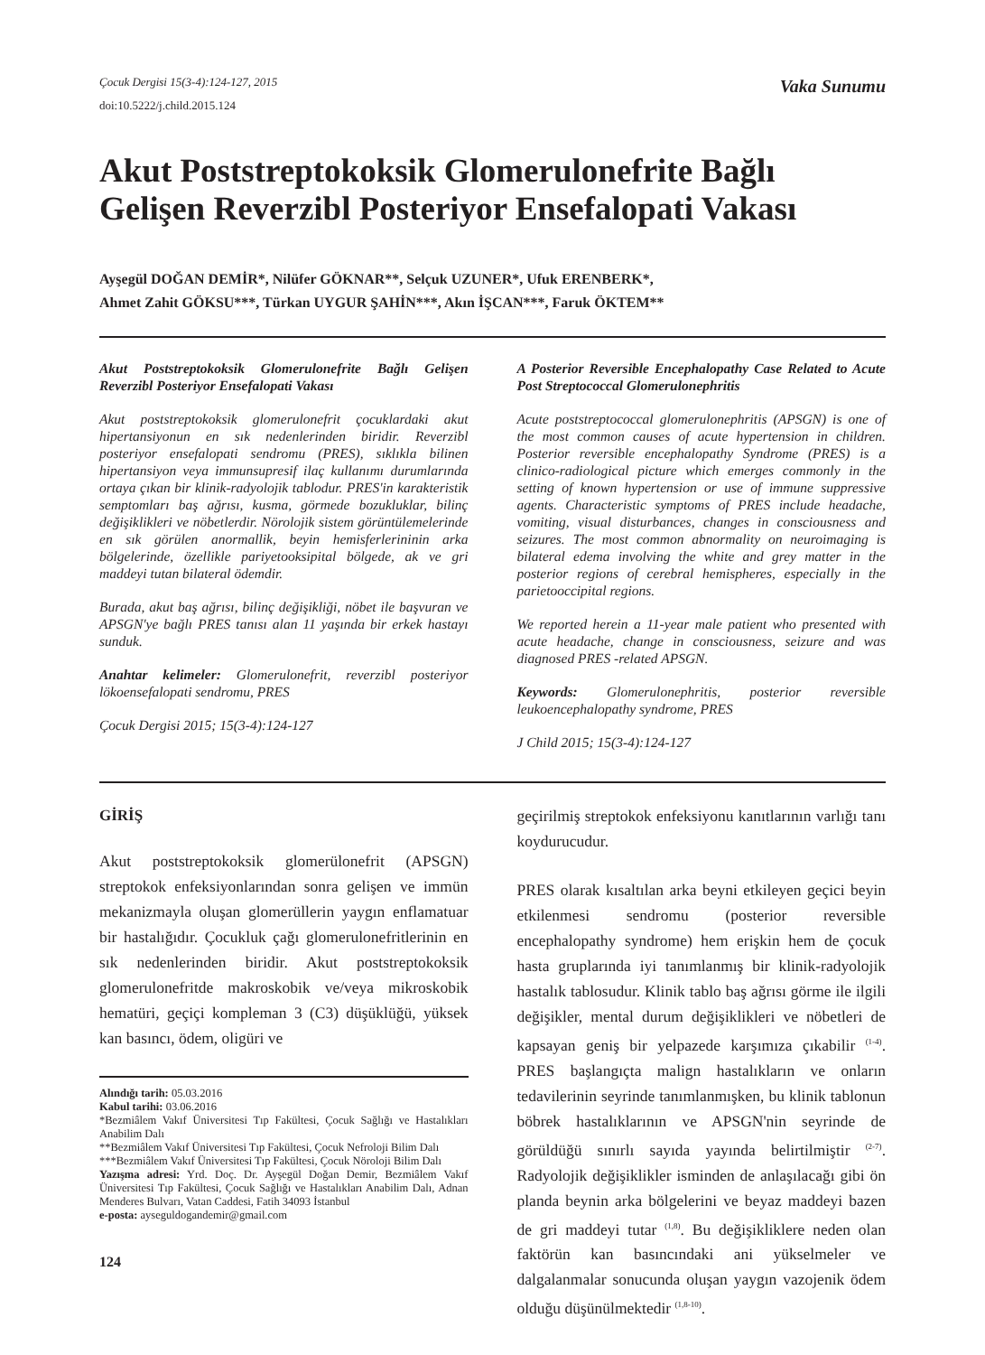Çocuk Dergisi 15(3-4):124-127, 2015
doi:10.5222/j.child.2015.124
Vaka Sunumu
Akut Poststreptokoksik Glomerulonefrite Bağlı Gelişen Reverzibl Posteriyor Ensefalopati Vakası
Ayşegül DOĞAN DEMİR*, Nilüfer GÖKNAR**, Selçuk UZUNER*, Ufuk ERENBERK*,
Ahmet Zahit GÖKSU***, Türkan UYGUR ŞAHİN***, Akın İŞCAN***, Faruk ÖKTEM**
Akut Poststreptokoksik Glomerulonefrite Bağlı Gelişen Reverzibl Posteriyor Ensefalopati Vakası
Akut poststreptokoksik glomerulonefrit çocuklardaki akut hipertansiyonun en sık nedenlerinden biridir. Reverzibl posteriyor ensefalopati sendromu (PRES), sıklıkla bilinen hipertansiyon veya immunsupresif ilaç kullanımı durumlarında ortaya çıkan bir klinik-radyolojik tablodur. PRES'in karakteristik semptomları baş ağrısı, kusma, görmede bozukluklar, bilinç değişiklikleri ve nöbetlerdir. Nörolojik sistem görüntülemelerinde en sık görülen anormallik, beyin hemisferlerininin arka bölgelerinde, özellikle pariyetooksipital bölgede, ak ve gri maddeyi tutan bilateral ödemdir.
Burada, akut baş ağrısı, bilinç değişikliği, nöbet ile başvuran ve APSGN'ye bağlı PRES tanısı alan 11 yaşında bir erkek hastayı sunduk.
Anahtar kelimeler: Glomerulonefrit, reverzibl posteriyor lökoensefalopati sendromu, PRES
Çocuk Dergisi 2015; 15(3-4):124-127
A Posterior Reversible Encephalopathy Case Related to Acute Post Streptococcal Glomerulonephritis
Acute poststreptococcal glomerulonephritis (APSGN) is one of the most common causes of acute hypertension in children. Posterior reversible encephalopathy Syndrome (PRES) is a clinico-radiological picture which emerges commonly in the setting of known hypertension or use of immune suppressive agents. Characteristic symptoms of PRES include headache, vomiting, visual disturbances, changes in consciousness and seizures. The most common abnormality on neuroimaging is bilateral edema involving the white and grey matter in the posterior regions of cerebral hemispheres, especially in the parietooccipital regions.
We reported herein a 11-year male patient who presented with acute headache, change in consciousness, seizure and was diagnosed PRES -related APSGN.
Keywords: Glomerulonephritis, posterior reversible leukoencephalopathy syndrome, PRES
J Child 2015; 15(3-4):124-127
GİRİŞ
Akut poststreptokoksik glomerülonefrit (APSGN) streptokok enfeksiyonlarından sonra gelişen ve immün mekanizmayla oluşan glomerüllerin yaygın enflamatuar bir hastalığıdır. Çocukluk çağı glomerulonefritlerinin en sık nedenlerinden biridir. Akut poststreptokoksik glomerulonefritde makroskobik ve/veya mikroskobik hematüri, geçiçi kompleman 3 (C3) düşüklüğü, yüksek kan basıncı, ödem, oligüri ve
Alındığı tarih: 05.03.2016
Kabul tarihi: 03.06.2016
*Bezmiâlem Vakıf Üniversitesi Tıp Fakültesi, Çocuk Sağlığı ve Hastalıkları Anabilim Dalı
**Bezmiâlem Vakıf Üniversitesi Tıp Fakültesi, Çocuk Nefroloji Bilim Dalı
***Bezmiâlem Vakıf Üniversitesi Tıp Fakültesi, Çocuk Nöroloji Bilim Dalı
Yazışma adresi: Yrd. Doç. Dr. Ayşegül Doğan Demir, Bezmiâlem Vakıf Üniversitesi Tıp Fakültesi, Çocuk Sağlığı ve Hastalıkları Anabilim Dalı, Adnan Menderes Bulvarı, Vatan Caddesi, Fatih 34093 İstanbul
e-posta: ayseguldogandemir@gmail.com
124
geçirilmiş streptokok enfeksiyonu kanıtlarının varlığı tanı koydurucudur.
PRES olarak kısaltılan arka beyni etkileyen geçici beyin etkilenmesi sendromu (posterior reversible encephalopathy syndrome) hem erişkin hem de çocuk hasta gruplarında iyi tanımlanmış bir klinik-radyolojik hastalık tablosudur. Klinik tablo baş ağrısı görme ile ilgili değişikler, mental durum değişiklikleri ve nöbetleri de kapsayan geniş bir yelpazede karşımıza çıkabilir <sup>(1-4)</sup>. PRES başlangıçta malign hastalıkların ve onların tedavilerinin seyrinde tanımlanmışken, bu klinik tablonun böbrek hastalıklarının ve APSGN'nin seyrinde de görüldüğü sınırlı sayıda yayında belirtilmiştir <sup>(2-7)</sup>. Radyolojik değişiklikler isminden de anlaşılacağı gibi ön planda beynin arka bölgelerini ve beyaz maddeyi bazen de gri maddeyi tutar <sup>(1,8)</sup>. Bu değişikliklere neden olan faktörün kan basıncındaki ani yükselmeler ve dalgalanmalar sonucunda oluşan yaygın vazojenik ödem olduğu düşünülmektedir <sup>(1,8-10)</sup>.